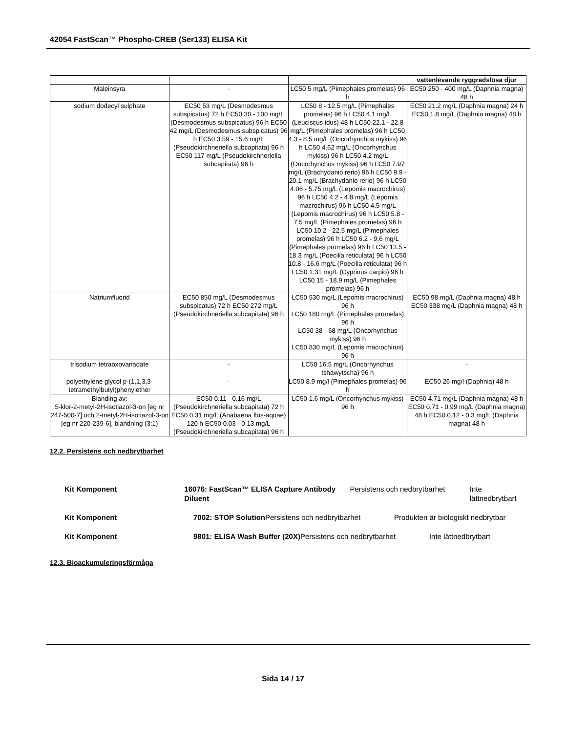42054 FastScan™ Phospho-CREB (Ser133) ELISA Kit
| | | | vattenlevande ryggradslösa djur |
| --- | --- | --- | --- |
| Maleinsyra | - | LC50 5 mg/L (Pimephales promelas) 96 h | EC50 250 - 400 mg/L (Daphnia magna) 48 h |
| sodium dodecyl sulphate | EC50 53 mg/L (Desmodesmus subspicatus) 72 h EC50 30 - 100 mg/L (Desmodesmus subspicatus) 96 h EC50 42 mg/L (Desmodesmus subspicatus) 96 h EC50 3.59 - 15.6 mg/L (Pseudokirchneriella subcapitata) 96 h EC50 117 mg/L (Pseudokirchneriella subcapitata) 96 h | LC50 8 - 12.5 mg/L (Pimephales promelas) 96 h LC50 4.1 mg/L (Leuciscus idus) 48 h LC50 22.1 - 22.8 mg/L (Pimephales promelas) 96 h LC50 4.3 - 8.5 mg/L (Oncorhynchus mykiss) 96 h LC50 4.62 mg/L (Oncorhynchus mykiss) 96 h LC50 4.2 mg/L (Oncorhynchus mykiss) 96 h LC50 7.97 mg/L (Brachydanio rerio) 96 h LC50 9.9 - 20.1 mg/L (Brachydanio rerio) 96 h LC50 4.06 - 5.75 mg/L (Lepomis macrochirus) 96 h LC50 4.2 - 4.8 mg/L (Lepomis macrochirus) 96 h LC50 4.5 mg/L (Lepomis macrochirus) 96 h LC50 5.8 - 7.5 mg/L (Pimephales promelas) 96 h LC50 10.2 - 22.5 mg/L (Pimephales promelas) 96 h LC50 6.2 - 9.6 mg/L (Pimephales promelas) 96 h LC50 13.5 - 18.3 mg/L (Poecilia reticulata) 96 h LC50 10.8 - 16.6 mg/L (Poecilia reticulata) 96 h LC50 1.31 mg/L (Cyprinus carpio) 96 h LC50 15 - 18.9 mg/L (Pimephales promelas) 96 h | EC50 21.2 mg/L (Daphnia magna) 24 h EC50 1.8 mg/L (Daphnia magna) 48 h |
| Natriumfluorid | EC50 850 mg/L (Desmodesmus subspicatus) 72 h EC50 272 mg/L (Pseudokirchneriella subcapitata) 96 h | LC50 530 mg/L (Lepomis macrochirus) 96 h LC50 180 mg/L (Pimephales promelas) 96 h LC50 38 - 68 mg/L (Oncorhynchus mykiss) 96 h LC50 830 mg/L (Lepomis macrochirus) 96 h | EC50 98 mg/L (Daphnia magna) 48 h EC50 338 mg/L (Daphnia magna) 48 h |
| trisodium tetraoxovanadate | - | LC50 16.5 mg/L (Oncorhynchus tshawytscha) 96 h | - |
| polyethylene glycol p-(1,1,3,3-tetramethylbutyl)phenylether | - | LC50 8.9 mg/l (Pimephales promelas) 96 h | EC50 26 mg/l (Daphnia) 48 h |
| Blanding av: 5-klor-2-metyl-2H-isotiazol-3-on [eg nr 247-500-7] och 2-metyl-2H-isotiazol-3-on [eg nr 220-239-6], blandning (3:1) | EC50 0.11 - 0.16 mg/L (Pseudokirchneriella subcapitata) 72 h EC50 0.31 mg/L (Anabaena flos-aquae) 120 h EC50 0.03 - 0.13 mg/L (Pseudokirchneriella subcapitata) 96 h | LC50 1.6 mg/L (Oncorhynchus mykiss) 96 h | EC50 4.71 mg/L (Daphnia magna) 48 h EC50 0.71 - 0.99 mg/L (Daphnia magna) 48 h EC50 0.12 - 0.3 mg/L (Daphnia magna) 48 h |
12.2. Persistens och nedbrytbarhet
Kit Komponent 16076: FastScan™ ELISA Capture Antibody Diluent
Persistens och nedbrytbarhet Inte lättnedbrytbart
Kit Komponent 7002: STOP Solution
Persistens och nedbrytbarhet Produkten är biologiskt nedbrytbar
Kit Komponent 9801: ELISA Wash Buffer (20X)
Persistens och nedbrytbarhet Inte lättnedbrytbart
12.3. Bioackumuleringsförmåga
Sida 14 / 17